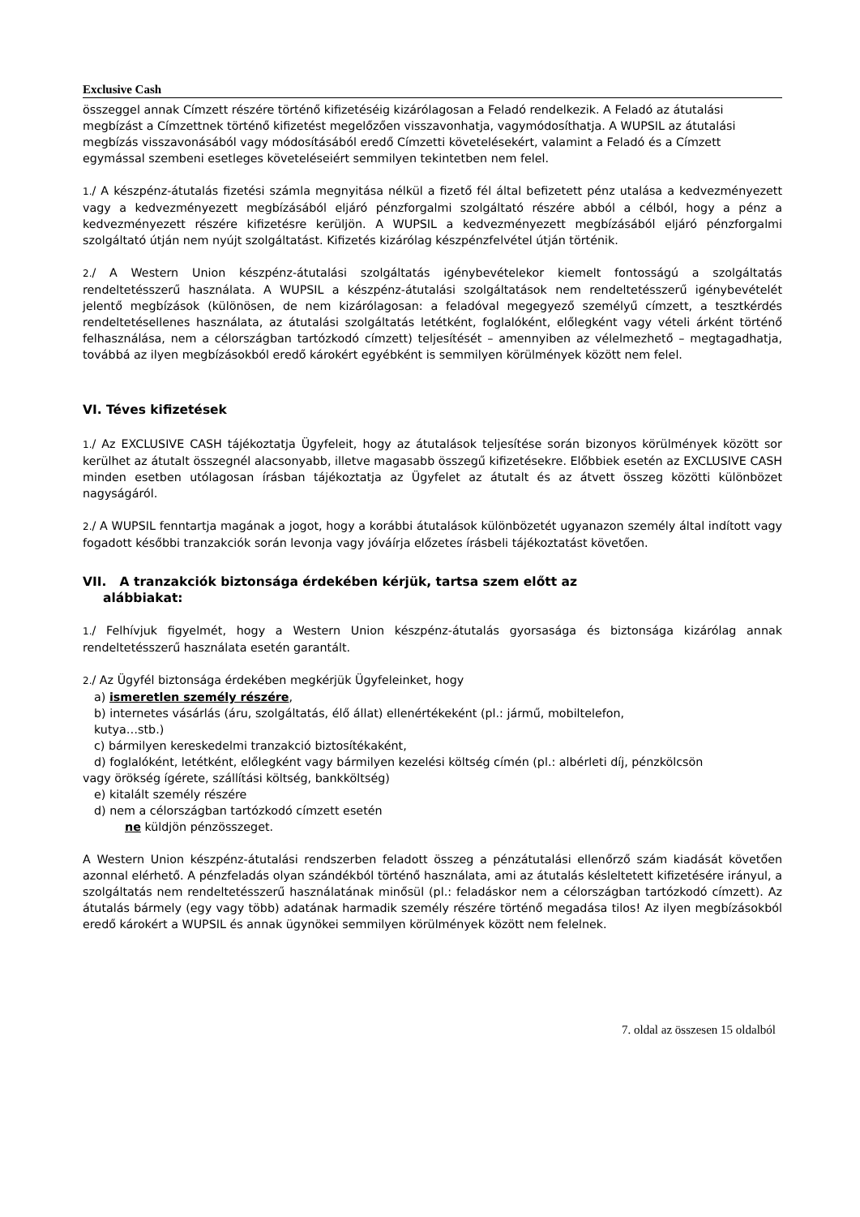Exclusive Cash
összeggel annak Címzett részére történő kifizetéséig kizárólagosan a Feladó rendelkezik. A Feladó az átutalási megbízást a Címzettnek történő kifizetést megelőzően visszavonhatja, vagymódosíthatja. A WUPSIL az átutalási megbízás visszavonásából vagy módosításából eredő Címzetti követelésekért, valamint a Feladó és a Címzett egymással szembeni esetleges követeléseiért semmilyen tekintetben nem felel.
1./ A készpénz-átutalás fizetési számla megnyitása nélkül a fizető fél által befizetett pénz utalása a kedvezményezett vagy a kedvezményezett megbízásából eljáró pénzforgalmi szolgáltató részére abból a célból, hogy a pénz a kedvezményezett részére kifizetésre kerüljön. A WUPSIL a kedvezményezett megbízásából eljáró pénzforgalmi szolgáltató útján nem nyújt szolgáltatást. Kifizetés kizárólag készpénzfelvétel útján történik.
2./ A Western Union készpénz-átutalási szolgáltatás igénybevételekor kiemelt fontosságú a szolgáltatás rendeltetésszerű használata. A WUPSIL a készpénz-átutalási szolgáltatások nem rendeltetésszerű igénybevételét jelentő megbízások (különösen, de nem kizárólagosan: a feladóval megegyező személyű címzett, a tesztkérdés rendeltetésellenes használata, az átutalási szolgáltatás letétként, foglalóként, előlegként vagy vételi árként történő felhasználása, nem a célországban tartózkodó címzett) teljesítését – amennyiben az vélelmezhető – megtagadhatja, továbbá az ilyen megbízásokból eredő károkért egyébként is semmilyen körülmények között nem felel.
VI. Téves kifizetések
1./ Az EXCLUSIVE CASH tájékoztatja Ügyfeleit, hogy az átutalások teljesítése során bizonyos körülmények között sor kerülhet az átutalt összegnél alacsonyabb, illetve magasabb összegű kifizetésekre. Előbbiek esetén az EXCLUSIVE CASH minden esetben utólagosan írásban tájékoztatja az Ügyfelet az átutalt és az átvett összeg közötti különbözet nagyságáról.
2./ A WUPSIL fenntartja magának a jogot, hogy a korábbi átutalások különbözetét ugyanazon személy által indított vagy fogadott későbbi tranzakciók során levonja vagy jóváírja előzetes írásbeli tájékoztatást követően.
VII. A tranzakciók biztonsága érdekében kérjük, tartsa szem előtt az
alábbiakat:
1./ Felhívjuk figyelmét, hogy a Western Union készpénz-átutalás gyorsasága és biztonsága kizárólag annak rendeltetésszerű használata esetén garantált.
2./ Az Ügyfél biztonsága érdekében megkérjük Ügyfeleinket, hogy
a) ismeretlen személy részére,
b) internetes vásárlás (áru, szolgáltatás, élő állat) ellenértékeként (pl.: jármű, mobiltelefon,
kutya…stb.)
c) bármilyen kereskedelmi tranzakció biztosítékaként,
d) foglalóként, letétként, előlegként vagy bármilyen kezelési költség címén (pl.: albérleti díj, pénzkölcsön
vagy örökség ígérete, szállítási költség, bankköltség)
e) kitalált személy részére
d) nem a célországban tartózkodó címzett esetén
ne küldjön pénzösszeget.
A Western Union készpénz-átutalási rendszerben feladott összeg a pénzátutalási ellenőrző szám kiadását követően azonnal elérhető. A pénzfeladás olyan szándékból történő használata, ami az átutalás késleltetett kifizetésére irányul, a szolgáltatás nem rendeltetésszerű használatának minősül (pl.: feladáskor nem a célországban tartózkodó címzett). Az átutalás bármely (egy vagy több) adatának harmadik személy részére történő megadása tilos! Az ilyen megbízásokból eredő károkért a WUPSIL és annak ügynökei semmilyen körülmények között nem felelnek.
7. oldal az összesen 15 oldalból